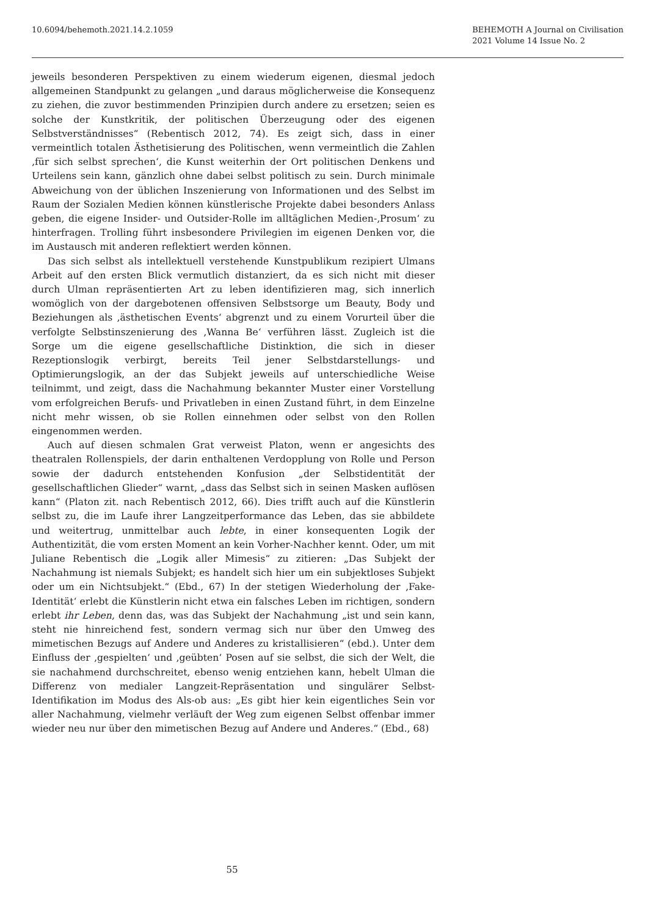10.6094/behemoth.2021.14.2.1059
BEHEMOTH A Journal on Civilisation
2021 Volume 14 Issue No. 2
jeweils besonderen Perspektiven zu einem wiederum eigenen, diesmal jedoch allgemeinen Standpunkt zu gelangen „und daraus möglicherweise die Konsequenz zu ziehen, die zuvor bestimmenden Prinzipien durch andere zu ersetzen; seien es solche der Kunstkritik, der politischen Überzeugung oder des eigenen Selbstverständnisses“ (Rebentisch 2012, 74). Es zeigt sich, dass in einer vermeintlich totalen Ästhetisierung des Politischen, wenn vermeintlich die Zahlen ‚für sich selbst sprechen‘, die Kunst weiterhin der Ort politischen Denkens und Urteilens sein kann, gänzlich ohne dabei selbst politisch zu sein. Durch minimale Abweichung von der üblichen Inszenierung von Informationen und des Selbst im Raum der Sozialen Medien können künstlerische Projekte dabei besonders Anlass geben, die eigene Insider- und Outsider-Rolle im alltäglichen Medien-‚Prosum‘ zu hinterfragen. Trolling führt insbesondere Privilegien im eigenen Denken vor, die im Austausch mit anderen reflektiert werden können.
Das sich selbst als intellektuell verstehende Kunstpublikum rezipiert Ulmans Arbeit auf den ersten Blick vermutlich distanziert, da es sich nicht mit dieser durch Ulman repräsentierten Art zu leben identifizieren mag, sich innerlich womöglich von der dargebotenen offensiven Selbstsorge um Beauty, Body und Beziehungen als ‚ästhetischen Events‘ abgrenzt und zu einem Vorurteil über die verfolgte Selbstinszenierung des ‚Wanna Be‘ verführen lässt. Zugleich ist die Sorge um die eigene gesellschaftliche Distinktion, die sich in dieser Rezeptionslogik verbirgt, bereits Teil jener Selbstdarstellungs- und Optimierungslogik, an der das Subjekt jeweils auf unterschiedliche Weise teilnimmt, und zeigt, dass die Nachahmung bekannter Muster einer Vorstellung vom erfolgreichen Berufs- und Privatleben in einen Zustand führt, in dem Einzelne nicht mehr wissen, ob sie Rollen einnehmen oder selbst von den Rollen eingenommen werden.
Auch auf diesen schmalen Grat verweist Platon, wenn er angesichts des theatralen Rollenspiels, der darin enthaltenen Verdopplung von Rolle und Person sowie der dadurch entstehenden Konfusion „der Selbstidentität der gesellschaftlichen Glieder“ warnt, „dass das Selbst sich in seinen Masken auflösen kann“ (Platon zit. nach Rebentisch 2012, 66). Dies trifft auch auf die Künstlerin selbst zu, die im Laufe ihrer Langzeitperformance das Leben, das sie abbildete und weitertrug, unmittelbar auch lebte, in einer konsequenten Logik der Authentizität, die vom ersten Moment an kein Vorher-Nachher kennt. Oder, um mit Juliane Rebentisch die „Logik aller Mimesis“ zu zitieren: „Das Subjekt der Nachahmung ist niemals Subjekt; es handelt sich hier um ein subjektloses Subjekt oder um ein Nichtsubjekt.“ (Ebd., 67) In der stetigen Wiederholung der ‚Fake-Identität‘ erlebt die Künstlerin nicht etwa ein falsches Leben im richtigen, sondern erlebt ihr Leben, denn das, was das Subjekt der Nachahmung „ist und sein kann, steht nie hinreichend fest, sondern vermag sich nur über den Umweg des mimetischen Bezugs auf Andere und Anderes zu kristallisieren“ (ebd.). Unter dem Einfluss der ‚gespielten‘ und ‚geübten‘ Posen auf sie selbst, die sich der Welt, die sie nachahmend durchschreitet, ebenso wenig entziehen kann, hebelt Ulman die Differenz von medialer Langzeit-Repräsentation und singulärer Selbst-Identifikation im Modus des Als-ob aus: „Es gibt hier kein eigentliches Sein vor aller Nachahmung, vielmehr verläuft der Weg zum eigenen Selbst offenbar immer wieder neu nur über den mimetischen Bezug auf Andere und Anderes.“ (Ebd., 68)
55